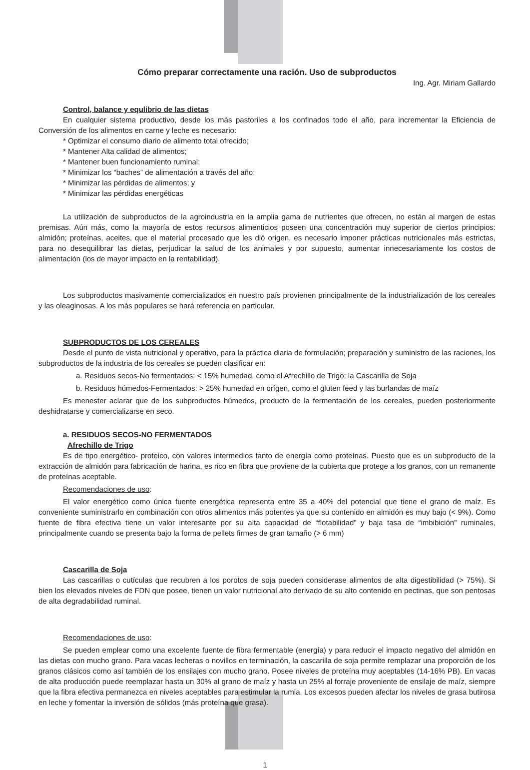Cómo preparar correctamente una ración. Uso de subproductos
Ing. Agr. Miriam Gallardo
Control, balance y equlibrio de las dietas
En cualquier sistema productivo, desde los más pastoriles a los confinados todo el año, para incrementar la Eficiencia de Conversión de los alimentos en carne y leche es necesario:
* Optimizar el consumo diario de alimento total ofrecido;
* Mantener Alta calidad de alimentos;
* Mantener buen funcionamiento ruminal;
* Minimizar los “baches” de alimentación a través del año;
* Minimizar las pérdidas de alimentos; y
* Minimizar las pérdidas energéticas
La utilización de subproductos de la agroindustria en la amplia gama de nutrientes que ofrecen, no están al margen de estas premisas. Aún más, como la mayoría de estos recursos alimenticios poseen una concentración muy superior de ciertos principios: almidón; proteínas, aceites, que el material procesado que les dió origen, es necesario imponer prácticas nutricionales más estrictas, para no desequilibrar las dietas, perjudicar la salud de los animales y por supuesto, aumentar innecesariamente los costos de alimentación (los de mayor impacto en la rentabilidad).
Los subproductos masivamente comercializados en nuestro país provienen principalmente de la industrialización de los cereales y las oleaginosas. A los más populares se hará referencia en particular.
SUBPRODUCTOS DE LOS CEREALES
Desde el punto de vista nutricional y operativo, para la práctica diaria de formulación; preparación y suministro de las raciones, los subproductos de la industria de los cereales se pueden clasificar en:
a. Residuos secos-No fermentados: < 15% humedad, como el Afrechillo de Trigo; la Cascarilla de Soja
b. Residuos húmedos-Fermentados: > 25% humedad en orígen, como el gluten feed y las burlandas de maíz
Es menester aclarar que de los subproductos húmedos, producto de la fermentación de los cereales, pueden posteriormente deshidratarse y comercializarse en seco.
a. RESIDUOS SECOS-NO FERMENTADOS
Afrechillo de Trigo
Es de tipo energético- proteico, con valores intermedios tanto de energía como proteínas. Puesto que es un subproducto de la extracción de almidón para fabricación de harina, es rico en fibra que proviene de la cubierta que protege a los granos, con un remanente de proteínas aceptable.
Recomendaciones de uso:
El valor energético como única fuente energética representa entre 35 a 40% del potencial que tiene el grano de maíz. Es conveniente suministrarlo en combinación con otros alimentos más potentes ya que su contenido en almidón es muy bajo (< 9%). Como fuente de fibra efectiva tiene un valor interesante por su alta capacidad de “flotabilidad” y baja tasa de “imbibición” ruminales, principalmente cuando se presenta bajo la forma de pellets firmes de gran tamaño (> 6 mm)
Cascarilla de Soja
Las cascarillas o cutículas que recubren a los porotos de soja pueden considerase alimentos de alta digestibilidad (> 75%). Si bien los elevados niveles de FDN que posee, tienen un valor nutricional alto derivado de su alto contenido en pectinas, que son pentosas de alta degradabilidad ruminal.
Recomendaciones de uso:
Se pueden emplear como una excelente fuente de fibra fermentable (energía) y para reducir el impacto negativo del almidón en las dietas con mucho grano. Para vacas lecheras o novillos en terminación, la cascarilla de soja permite remplazar una proporción de los granos clásicos como así también de los ensilajes con mucho grano. Posee niveles de proteína muy aceptables (14-16% PB). En vacas de alta producción puede reemplazar hasta un 30% al grano de maíz y hasta un 25% al forraje proveniente de ensilaje de maíz, siempre que la fibra efectiva permanezca en niveles aceptables para estimular la rumia. Los excesos pueden afectar los niveles de grasa butirosa en leche y fomentar la inversión de sólidos (más proteína que grasa).
1